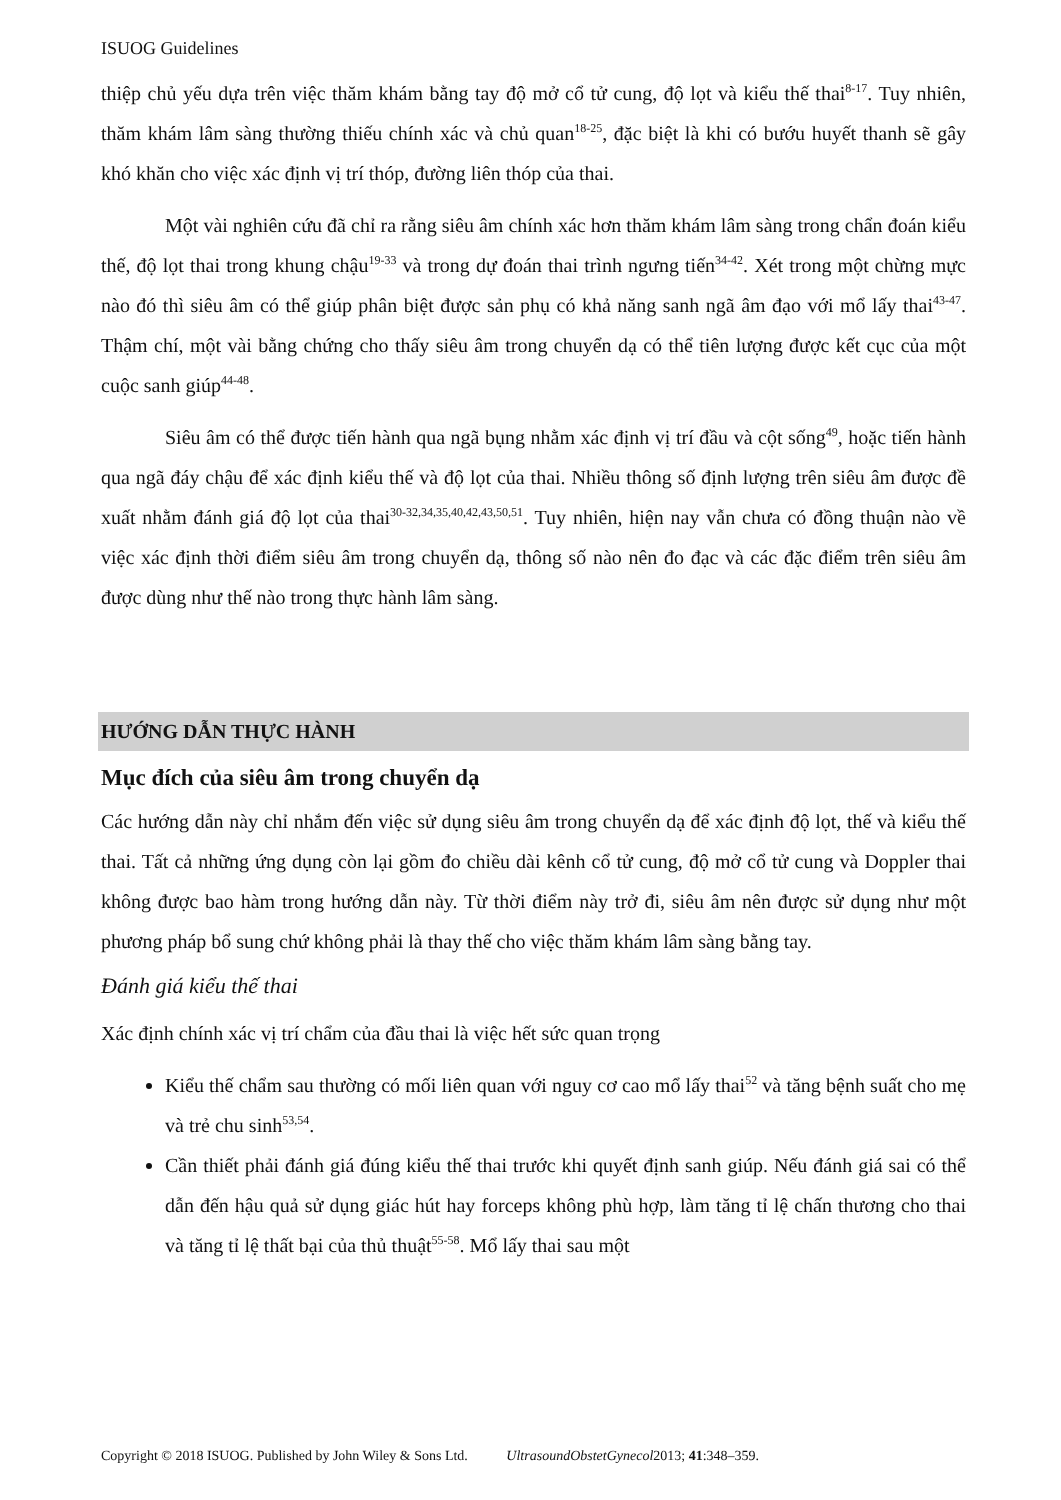ISUOG Guidelines
thiệp chủ yếu dựa trên việc thăm khám bằng tay độ mở cổ tử cung, độ lọt và kiểu thế thai<sup>8-17</sup>. Tuy nhiên, thăm khám lâm sàng thường thiếu chính xác và chủ quan<sup>18-25</sup>, đặc biệt là khi có bướu huyết thanh sẽ gây khó khăn cho việc xác định vị trí thóp, đường liên thóp của thai.
Một vài nghiên cứu đã chỉ ra rằng siêu âm chính xác hơn thăm khám lâm sàng trong chẩn đoán kiểu thế, độ lọt thai trong khung chậu<sup>19-33</sup> và trong dự đoán thai trình ngưng tiến<sup>34-42</sup>. Xét trong một chừng mực nào đó thì siêu âm có thể giúp phân biệt được sản phụ có khả năng sanh ngã âm đạo với mổ lấy thai<sup>43-47</sup>. Thậm chí, một vài bằng chứng cho thấy siêu âm trong chuyển dạ có thể tiên lượng được kết cục của một cuộc sanh giúp<sup>44-48</sup>.
Siêu âm có thể được tiến hành qua ngã bụng nhằm xác định vị trí đầu và cột sống<sup>49</sup>, hoặc tiến hành qua ngã đáy chậu để xác định kiểu thế và độ lọt của thai. Nhiều thông số định lượng trên siêu âm được đề xuất nhằm đánh giá độ lọt của thai<sup>30-32,34,35,40,42,43,50,51</sup>. Tuy nhiên, hiện nay vẫn chưa có đồng thuận nào về việc xác định thời điểm siêu âm trong chuyển dạ, thông số nào nên đo đạc và các đặc điểm trên siêu âm được dùng như thế nào trong thực hành lâm sàng.
HƯỚNG DẪN THỰC HÀNH
Mục đích của siêu âm trong chuyển dạ
Các hướng dẫn này chỉ nhắm đến việc sử dụng siêu âm trong chuyển dạ để xác định độ lọt, thế và kiểu thế thai. Tất cả những ứng dụng còn lại gồm đo chiều dài kênh cổ tử cung, độ mở cổ tử cung và Doppler thai không được bao hàm trong hướng dẫn này. Từ thời điểm này trở đi, siêu âm nên được sử dụng như một phương pháp bổ sung chứ không phải là thay thế cho việc thăm khám lâm sàng bằng tay.
Đánh giá kiểu thế thai
Xác định chính xác vị trí chẩm của đầu thai là việc hết sức quan trọng
Kiểu thế chẩm sau thường có mối liên quan với nguy cơ cao mổ lấy thai<sup>52</sup> và tăng bệnh suất cho mẹ và trẻ chu sinh<sup>53,54</sup>.
Cần thiết phải đánh giá đúng kiểu thế thai trước khi quyết định sanh giúp. Nếu đánh giá sai có thể dẫn đến hậu quả sử dụng giác hút hay forceps không phù hợp, làm tăng tỉ lệ chấn thương cho thai và tăng tỉ lệ thất bại của thủ thuật<sup>55-58</sup>. Mổ lấy thai sau một
Copyright © 2018 ISUOG. Published by John Wiley & Sons Ltd. UltrasoundObstetGynecol2013; 41:348–359.